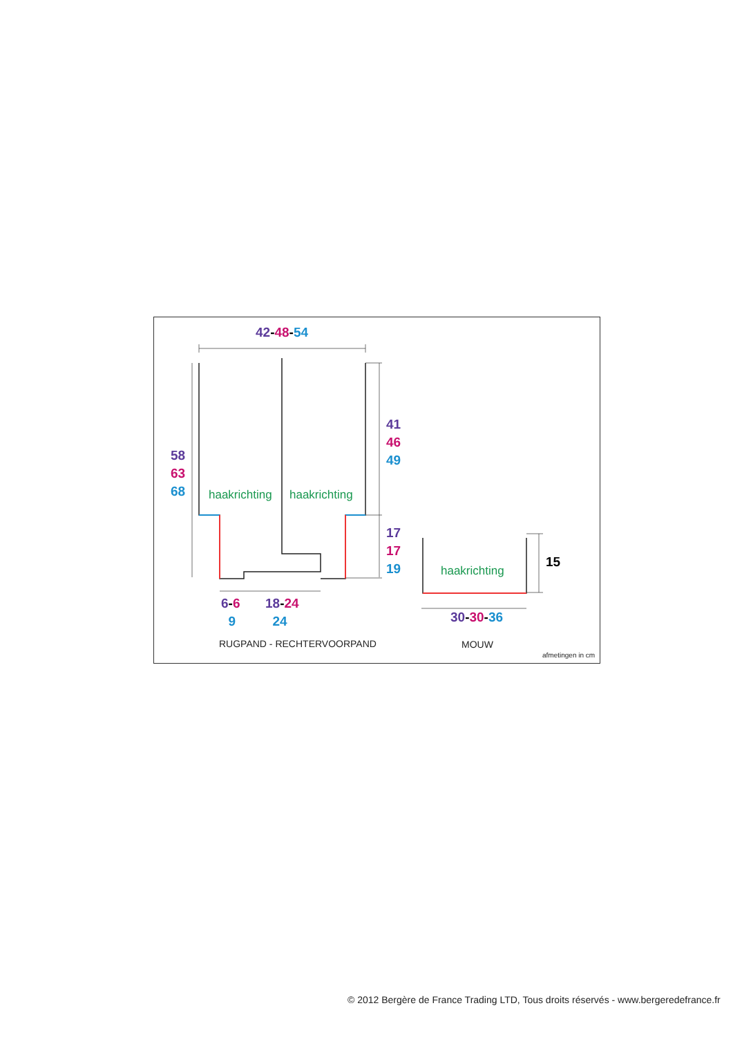42-48-54
58
63
68
41
46
49
haakrichting haakrichting
17
17
19
haakrichting
15
6-6
9
18-24
24
30-30-36
RUGPAND - RECHTERVOORPAND MOUW
afmetingen in cm
© 2012 Bergère de France Trading LTD, Tous droits réservés - www.bergeredefrance.fr